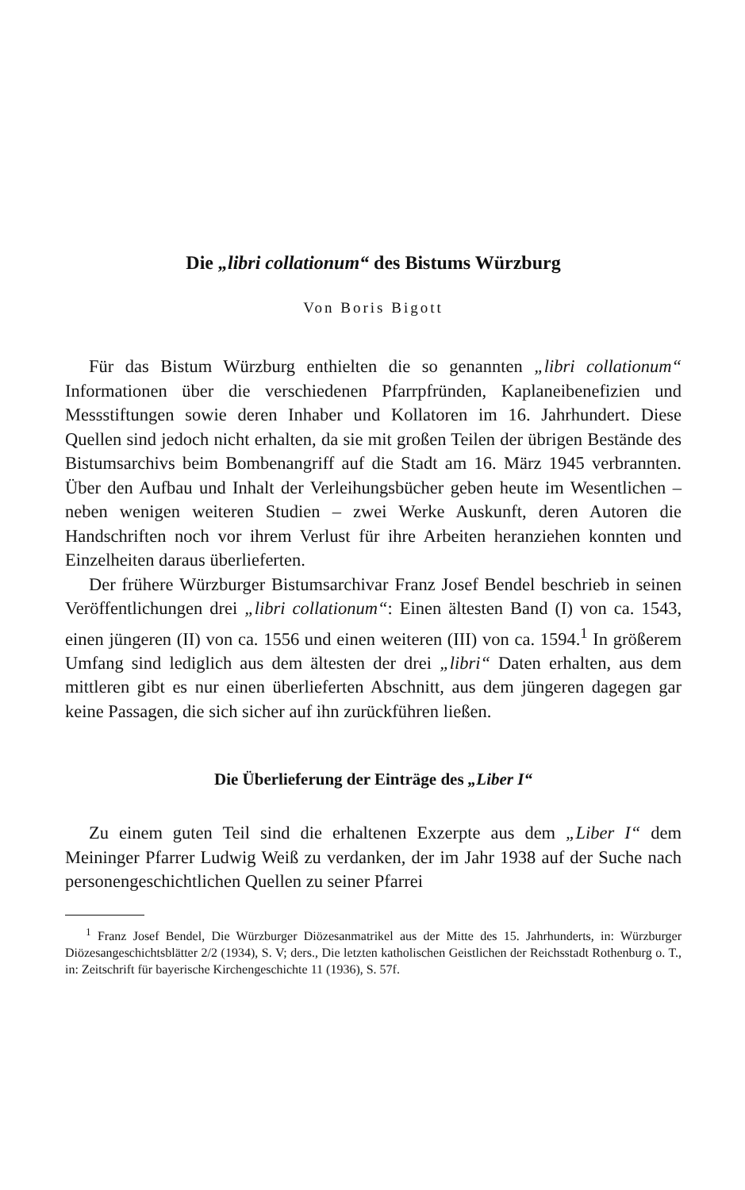Die „libri collationum“ des Bistums Würzburg
Von Boris Bigott
Für das Bistum Würzburg enthielten die so genannten „libri collationum“ Informationen über die verschiedenen Pfarrpfründen, Kaplaneibenefizien und Messstiftungen sowie deren Inhaber und Kollatoren im 16. Jahrhundert. Diese Quellen sind jedoch nicht erhalten, da sie mit großen Teilen der übrigen Bestände des Bistumsarchivs beim Bombenangriff auf die Stadt am 16. März 1945 verbrannten. Über den Aufbau und Inhalt der Verleihungsbücher geben heute im Wesentlichen – neben wenigen weiteren Studien – zwei Werke Auskunft, deren Autoren die Handschriften noch vor ihrem Verlust für ihre Arbeiten heranziehen konnten und Einzelheiten daraus überlieferten.
Der frühere Würzburger Bistumsarchivar Franz Josef Bendel beschrieb in seinen Veröffentlichungen drei „libri collationum“: Einen ältesten Band (I) von ca. 1543, einen jüngeren (II) von ca. 1556 und einen weiteren (III) von ca. 1594.<sup>1</sup> In größerem Umfang sind lediglich aus dem ältesten der drei „libri“ Daten erhalten, aus dem mittleren gibt es nur einen überlieferten Abschnitt, aus dem jüngeren dagegen gar keine Passagen, die sich sicher auf ihn zurückführen ließen.
Die Überlieferung der Einträge des „Liber I“
Zu einem guten Teil sind die erhaltenen Exzerpte aus dem „Liber I“ dem Meininger Pfarrer Ludwig Weiß zu verdanken, der im Jahr 1938 auf der Suche nach personengeschichtlichen Quellen zu seiner Pfarrei
<sup>1</sup> Franz Josef Bendel, Die Würzburger Diözesanmatrikel aus der Mitte des 15. Jahrhunderts, in: Würzburger Diözesangeschichtsblätter 2/2 (1934), S. V; ders., Die letzten katholischen Geistlichen der Reichsstadt Rothenburg o. T., in: Zeitschrift für bayerische Kirchengeschichte 11 (1936), S. 57f.